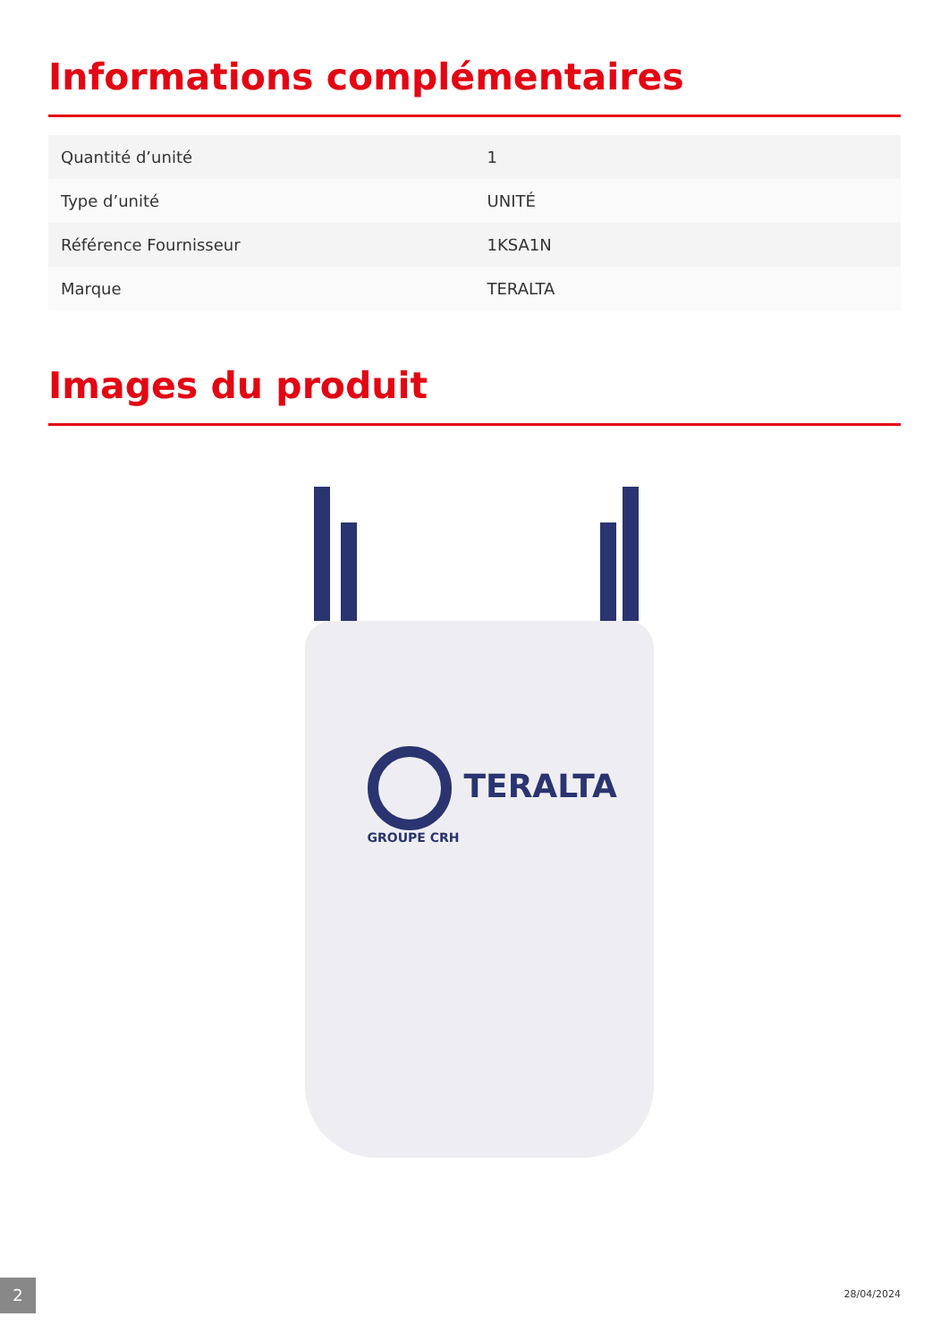Informations complémentaires
| Quantité d’unité | 1 |
| Type d’unité | UNITÉ |
| Référence Fournisseur | 1KSA1N |
| Marque | TERALTA |
Images du produit
TERALTA
GROUPE CRH
2 28/04/2024